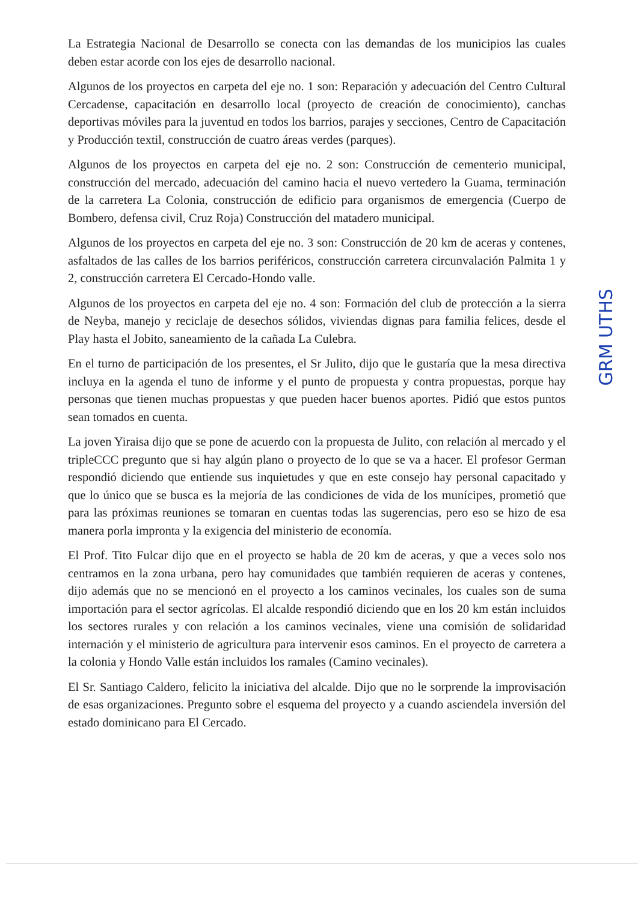La Estrategia Nacional de Desarrollo se conecta con las demandas de los municipios las cuales deben estar acorde con los ejes de desarrollo nacional.
Algunos de los proyectos en carpeta del eje no. 1 son: Reparación y adecuación del Centro Cultural Cercadense, capacitación en desarrollo local (proyecto de creación de conocimiento), canchas deportivas móviles para la juventud en todos los barrios, parajes y secciones, Centro de Capacitación y Producción textil, construcción de cuatro áreas verdes (parques).
Algunos de los proyectos en carpeta del eje no. 2 son: Construcción de cementerio municipal, construcción del mercado, adecuación del camino hacia el nuevo vertedero la Guama, terminación de la carretera La Colonia, construcción de edificio para organismos de emergencia (Cuerpo de Bombero, defensa civil, Cruz Roja) Construcción del matadero municipal.
Algunos de los proyectos en carpeta del eje no. 3 son: Construcción de 20 km de aceras y contenes, asfaltados de las calles de los barrios periféricos, construcción carretera circunvalación Palmita 1 y 2, construcción carretera El Cercado-Hondo valle.
Algunos de los proyectos en carpeta del eje no. 4 son: Formación del club de protección a la sierra de Neyba, manejo y reciclaje de desechos sólidos, viviendas dignas para familia felices, desde el Play hasta el Jobito, saneamiento de la cañada La Culebra.
En el turno de participación de los presentes, el Sr Julito, dijo que le gustaría que la mesa directiva incluya en la agenda el tuno de informe y el punto de propuesta y contra propuestas, porque hay personas que tienen muchas propuestas y que pueden hacer buenos aportes. Pidió que estos puntos sean tomados en cuenta.
La joven Yiraisa dijo que se pone de acuerdo con la propuesta de Julito, con relación al mercado y el tripleCCC pregunto que si hay algún plano o proyecto de lo que se va a hacer. El profesor German respondió diciendo que entiende sus inquietudes y que en este consejo hay personal capacitado y que lo único que se busca es la mejoría de las condiciones de vida de los munícipes, prometió que para las próximas reuniones se tomaran en cuentas todas las sugerencias, pero eso se hizo de esa manera porla impronta y la exigencia del ministerio de economía.
El Prof. Tito Fulcar dijo que en el proyecto se habla de 20 km de aceras, y que a veces solo nos centramos en la zona urbana, pero hay comunidades que también requieren de aceras y contenes, dijo además que no se mencionó en el proyecto a los caminos vecinales, los cuales son de suma importación para el sector agrícolas. El alcalde respondió diciendo que en los 20 km están incluidos los sectores rurales y con relación a los caminos vecinales, viene una comisión de solidaridad internación y el ministerio de agricultura para intervenir esos caminos. En el proyecto de carretera a la colonia y Hondo Valle están incluidos los ramales (Camino vecinales).
El Sr. Santiago Caldero, felicito la iniciativa del alcalde. Dijo que no le sorprende la improvisación de esas organizaciones. Pregunto sobre el esquema del proyecto y a cuando asciendela inversión del estado dominicano para El Cercado.
GRM UTHS